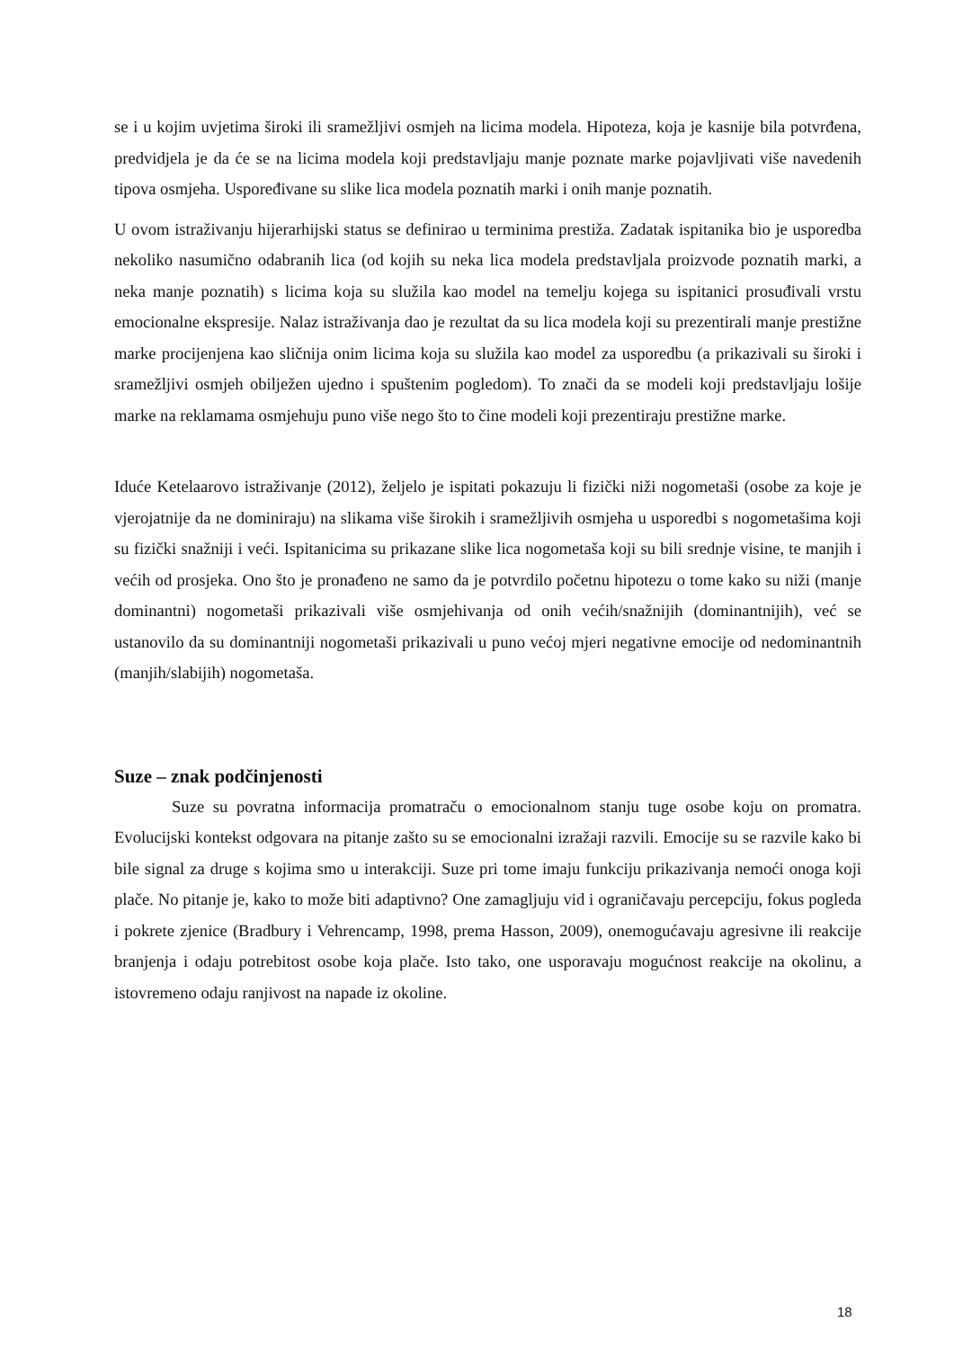se i u kojim uvjetima široki ili sramežljivi osmjeh na licima modela. Hipoteza, koja je kasnije bila potvrđena, predvidjela je da će se na licima modela koji predstavljaju manje poznate marke pojavljivati više navedenih tipova osmjeha. Uspoređivane su slike lica modela poznatih marki i onih manje poznatih.
U ovom istraživanju hijerarhijski status se definirao u terminima prestiža. Zadatak ispitanika bio je usporedba nekoliko nasumično odabranih lica (od kojih su neka lica modela predstavljala proizvode poznatih marki, a neka manje poznatih) s licima koja su služila kao model na temelju kojega su ispitanici prosuđivali vrstu emocionalne ekspresije. Nalaz istraživanja dao je rezultat da su lica modela koji su prezentirali manje prestižne marke procijenjena kao sličnija onim licima koja su služila kao model za usporedbu (a prikazivali su široki i sramežljivi osmjeh obilježen ujedno i spuštenim pogledom). To znači da se modeli koji predstavljaju lošije marke na reklamama osmjehuju puno više nego što to čine modeli koji prezentiraju prestižne marke.
Iduće Ketelaarovo istraživanje (2012), željelo je ispitati pokazuju li fizički niži nogometaši (osobe za koje je vjerojatnije da ne dominiraju) na slikama više širokih i sramežljivih osmjeha u usporedbi s nogometašima koji su fizički snažniji i veći. Ispitanicima su prikazane slike lica nogometaša koji su bili srednje visine, te manjih i većih od prosjeka. Ono što je pronađeno ne samo da je potvrdilo početnu hipotezu o tome kako su niži (manje dominantni) nogometaši prikazivali više osmjehivanja od onih većih/snažnijih (dominantnijih), već se ustanovilo da su dominantniji nogometaši prikazivali u puno većoj mjeri negativne emocije od nedominantnih (manjih/slabijih) nogometaša.
Suze – znak podčinjenosti
Suze su povratna informacija promatraču o emocionalnom stanju tuge osobe koju on promatra. Evolucijski kontekst odgovara na pitanje zašto su se emocionalni izražaji razvili. Emocije su se razvile kako bi bile signal za druge s kojima smo u interakciji. Suze pri tome imaju funkciju prikazivanja nemoći onoga koji plače. No pitanje je, kako to može biti adaptivno? One zamagljuju vid i ograničavaju percepciju, fokus pogleda i pokrete zjenice (Bradbury i Vehrencamp, 1998, prema Hasson, 2009), onemogućavaju agresivne ili reakcije branjenja i odaju potrebitost osobe koja plače. Isto tako, one usporavaju mogućnost reakcije na okolinu, a istovremeno odaju ranjivost na napade iz okoline.
18